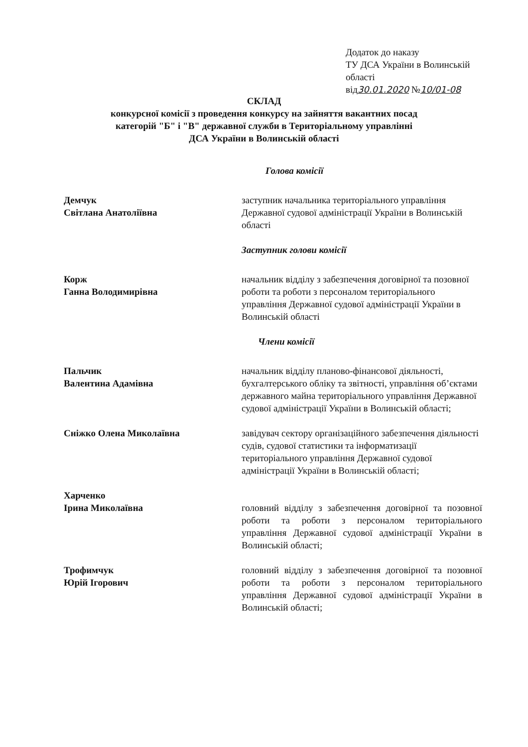Додаток до наказу
ТУ ДСА України в Волинській області
від30.01.2020 №10/01-08
СКЛАД
конкурсної комісії з проведення конкурсу на зайняття вакантних посад
категорій "Б" і "В" державної служби в Територіальному управлінні
ДСА України в Волинській області
Голова комісії
Демчук
Світлана Анатоліївна
заступник начальника територіального управління Державної судової адміністрації України в Волинській області
Заступник голови комісії
Корж
Ганна Володимирівна
начальник відділу з забезпечення договірної та позовної роботи та роботи з персоналом територіального управління Державної судової адміністрації України в Волинській області
Члени комісії
Пальчик
Валентина Адамівна
начальник відділу планово-фінансової діяльності, бухгалтерського обліку та звітності, управління об’єктами державного майна територіального управління Державної судової адміністрації України в Волинській області;
Сніжко Олена Миколаївна завідувач сектору організаційного забезпечення діяльності судів, судової статистики та інформатизації територіального управління Державної судової адміністрації України в Волинській області;
Харченко
Ірина Миколаївна
головний відділу з забезпечення договірної та позовної роботи та роботи з персоналом територіального управління Державної судової адміністрації України в Волинській області;
Трофимчук
Юрій Ігорович
головний відділу з забезпечення договірної та позовної роботи та роботи з персоналом територіального управління Державної судової адміністрації України в Волинській області;